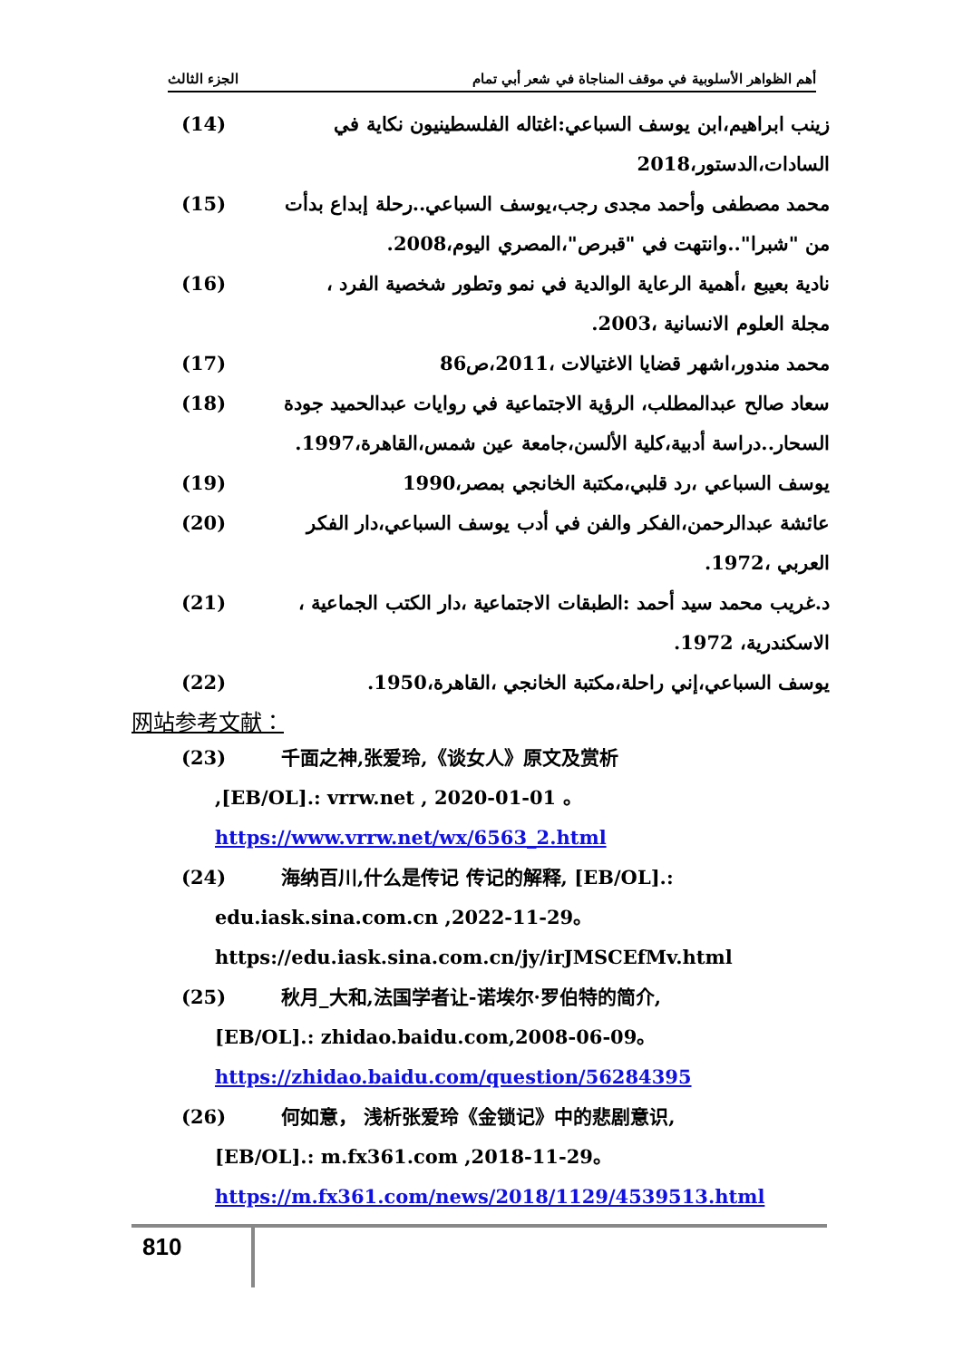الجزء الثالث أهم الظواهر الأسلوبية في موقف المناجاة في شعر أبي تمام
(14) زينب ابراهيم،ابن يوسف السباعي:اغتاله الفلسطينيون نكاية في السادات،الدستور،2018
(15) محمد مصطفى وأحمد مجدى رجب،يوسف السباعي..رحلة إبداع بدأت من "شبرا"..وانتهت في "قبرص"،المصري اليوم،2008.
(16) نادية بعيبع ،أهمية الرعاية الوالدية في نمو وتطور شخصية الفرد ، مجلة العلوم الانسانية ،2003.
(17) محمد مندور،اشهر قضايا الاغتيالات ،2011،ص86
(18) سعاد صالح عبدالمطلب، الرؤية الاجتماعية في روايات عبدالحميد جودة السحار..دراسة أدبية،كلية الألسن،جامعة عين شمس،القاهرة،1997.
(19) يوسف السباعي ،رد قلبي،مكتبة الخانجي بمصر،1990
(20) عائشة عبدالرحمن،الفكر والفن في أدب يوسف السباعي،دار الفكر العربي ،1972.
(21) د.غريب محمد سيد أحمد :الطبقات الاجتماعية ،دار الكتب الجماعية ، الاسكندرية، 1972.
(22) يوسف السباعي،إني راحلة،مكتبة الخانجي ،القاهرة،1950.
网站参考文献：
(23) 千面之神,张爱玲,《谈女人》原文及赏析
,[EB/OL].: vrrw.net , 2020-01-01 。
https://www.vrrw.net/wx/6563_2.html
(24) 海纳百川,什么是传记 传记的解释, [EB/OL].:
edu.iask.sina.com.cn ,2022-11-29。
https://edu.iask.sina.com.cn/jy/irJMSCEfMv.html
(25) 秋月_大和,法国学者让-诺埃尔·罗伯特的简介,
[EB/OL].: zhidao.baidu.com,2008-06-09。
https://zhidao.baidu.com/question/56284395
(26) 何如意， 浅析张爱玲《金锁记》中的悲剧意识,
[EB/OL].: m.fx361.com ,2018-11-29。
https://m.fx361.com/news/2018/1129/4539513.html
810